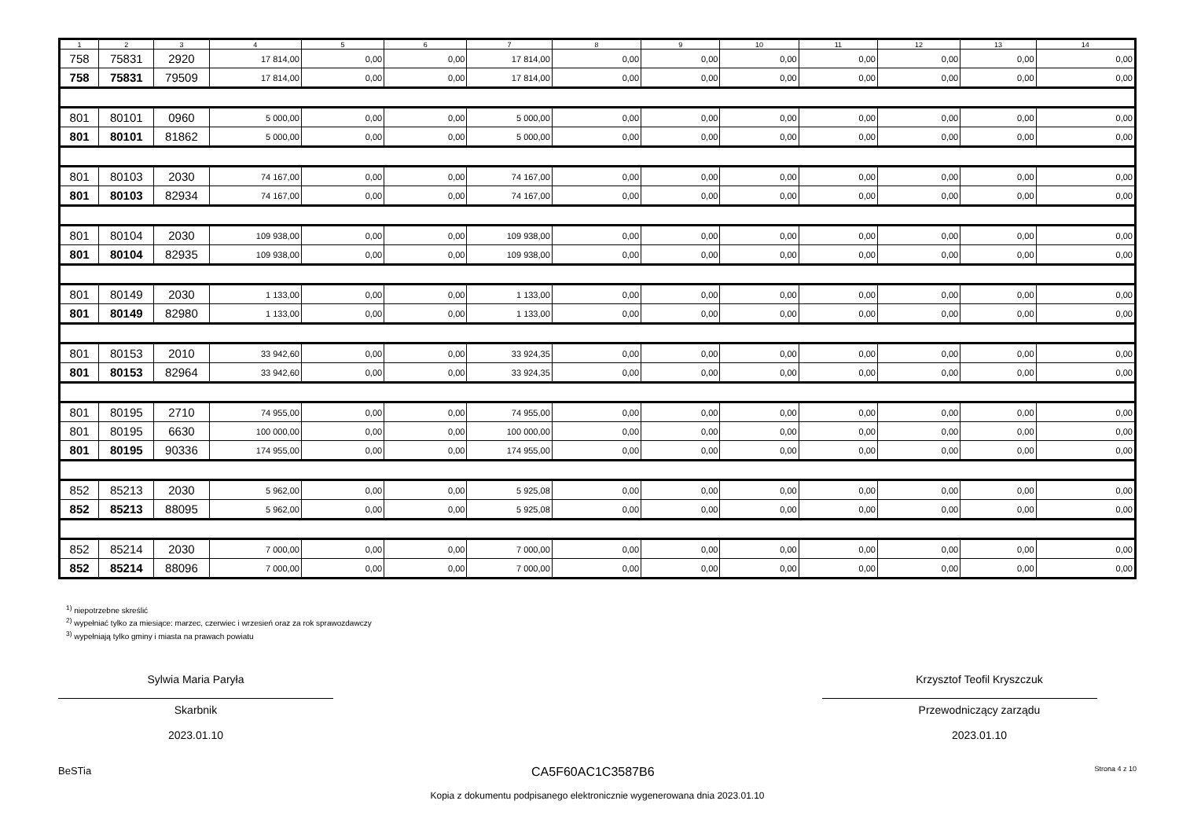| 1 | 2 | 3 | 4 | 5 | 6 | 7 | 8 | 9 | 10 | 11 | 12 | 13 | 14 |
| --- | --- | --- | --- | --- | --- | --- | --- | --- | --- | --- | --- | --- | --- |
| 758 | 75831 | 2920 | 17 814,00 | 0,00 | 0,00 | 17 814,00 | 0,00 | 0,00 | 0,00 | 0,00 | 0,00 | 0,00 | 0,00 |
| 758 | 75831 | 79509 | 17 814,00 | 0,00 | 0,00 | 17 814,00 | 0,00 | 0,00 | 0,00 | 0,00 | 0,00 | 0,00 | 0,00 |
| 801 | 80101 | 0960 | 5 000,00 | 0,00 | 0,00 | 5 000,00 | 0,00 | 0,00 | 0,00 | 0,00 | 0,00 | 0,00 | 0,00 |
| 801 | 80101 | 81862 | 5 000,00 | 0,00 | 0,00 | 5 000,00 | 0,00 | 0,00 | 0,00 | 0,00 | 0,00 | 0,00 | 0,00 |
| 801 | 80103 | 2030 | 74 167,00 | 0,00 | 0,00 | 74 167,00 | 0,00 | 0,00 | 0,00 | 0,00 | 0,00 | 0,00 | 0,00 |
| 801 | 80103 | 82934 | 74 167,00 | 0,00 | 0,00 | 74 167,00 | 0,00 | 0,00 | 0,00 | 0,00 | 0,00 | 0,00 | 0,00 |
| 801 | 80104 | 2030 | 109 938,00 | 0,00 | 0,00 | 109 938,00 | 0,00 | 0,00 | 0,00 | 0,00 | 0,00 | 0,00 | 0,00 |
| 801 | 80104 | 82935 | 109 938,00 | 0,00 | 0,00 | 109 938,00 | 0,00 | 0,00 | 0,00 | 0,00 | 0,00 | 0,00 | 0,00 |
| 801 | 80149 | 2030 | 1 133,00 | 0,00 | 0,00 | 1 133,00 | 0,00 | 0,00 | 0,00 | 0,00 | 0,00 | 0,00 | 0,00 |
| 801 | 80149 | 82980 | 1 133,00 | 0,00 | 0,00 | 1 133,00 | 0,00 | 0,00 | 0,00 | 0,00 | 0,00 | 0,00 | 0,00 |
| 801 | 80153 | 2010 | 33 942,60 | 0,00 | 0,00 | 33 924,35 | 0,00 | 0,00 | 0,00 | 0,00 | 0,00 | 0,00 | 0,00 |
| 801 | 80153 | 82964 | 33 942,60 | 0,00 | 0,00 | 33 924,35 | 0,00 | 0,00 | 0,00 | 0,00 | 0,00 | 0,00 | 0,00 |
| 801 | 80195 | 2710 | 74 955,00 | 0,00 | 0,00 | 74 955,00 | 0,00 | 0,00 | 0,00 | 0,00 | 0,00 | 0,00 | 0,00 |
| 801 | 80195 | 6630 | 100 000,00 | 0,00 | 0,00 | 100 000,00 | 0,00 | 0,00 | 0,00 | 0,00 | 0,00 | 0,00 | 0,00 |
| 801 | 80195 | 90336 | 174 955,00 | 0,00 | 0,00 | 174 955,00 | 0,00 | 0,00 | 0,00 | 0,00 | 0,00 | 0,00 | 0,00 |
| 852 | 85213 | 2030 | 5 962,00 | 0,00 | 0,00 | 5 925,08 | 0,00 | 0,00 | 0,00 | 0,00 | 0,00 | 0,00 | 0,00 |
| 852 | 85213 | 88095 | 5 962,00 | 0,00 | 0,00 | 5 925,08 | 0,00 | 0,00 | 0,00 | 0,00 | 0,00 | 0,00 | 0,00 |
| 852 | 85214 | 2030 | 7 000,00 | 0,00 | 0,00 | 7 000,00 | 0,00 | 0,00 | 0,00 | 0,00 | 0,00 | 0,00 | 0,00 |
| 852 | 85214 | 88096 | 7 000,00 | 0,00 | 0,00 | 7 000,00 | 0,00 | 0,00 | 0,00 | 0,00 | 0,00 | 0,00 | 0,00 |
<sup>1)</sup> niepotrzebne skreślić
<sup>2)</sup> wypełniać tylko za miesiące: marzec, czerwiec i wrzesień oraz za rok sprawozdawczy
<sup>3)</sup> wypełniają tylko gminy i miasta na prawach powiatu
Sylwia Maria Paryła
Skarbnik
2023.01.10
Krzysztof Teofil Kryszczuk
Przewodniczący zarządu
2023.01.10
BeSTia CA5F60AC1C3587B6 Strona 4 z 10
Kopia z dokumentu podpisanego elektronicznie wygenerowana dnia 2023.01.10